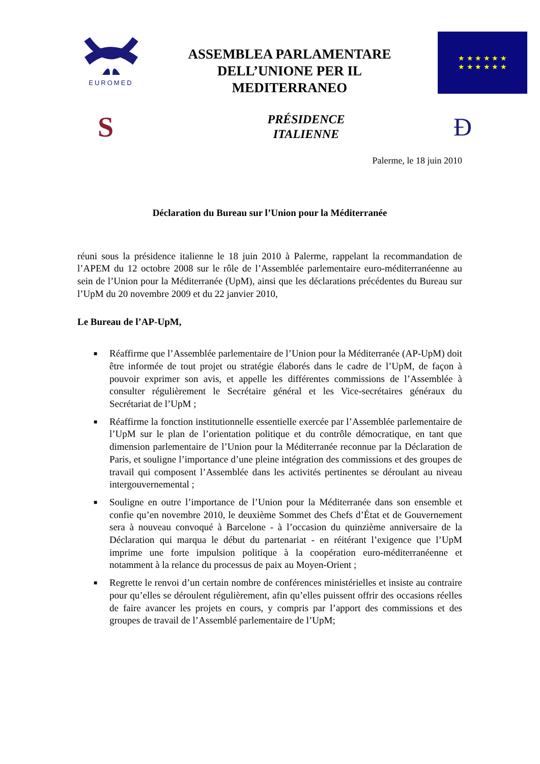EUROMED
ASSEMBLEA PARLAMENTARE
DELL’UNIONE PER IL
MEDITERRANEO
★ ★ ★ ★ ★ ★
★ ★ ★ ★ ★ ★
S
PRÉSIDENCE
ITALIENNE
Ð
Palerme, le 18 juin 2010
Déclaration du Bureau sur l’Union pour la Méditerranée
réuni sous la présidence italienne le 18 juin 2010 à Palerme, rappelant la recommandation de l’APEM du 12 octobre 2008 sur le rôle de l’Assemblée parlementaire euro-méditerranéenne au sein de l’Union pour la Méditerranée (UpM), ainsi que les déclarations précédentes du Bureau sur l’UpM du 20 novembre 2009 et du 22 janvier 2010,
Le Bureau de l’AP-UpM,
■ Réaffirme que l’Assemblée parlementaire de l’Union pour la Méditerranée (AP-UpM) doit être informée de tout projet ou stratégie élaborés dans le cadre de l’UpM, de façon à pouvoir exprimer son avis, et appelle les différentes commissions de l’Assemblée à consulter régulièrement le Secrétaire général et les Vice-secrétaires généraux du Secrétariat de l’UpM ;
■ Réaffirme la fonction institutionnelle essentielle exercée par l’Assemblée parlementaire de l’UpM sur le plan de l’orientation politique et du contrôle démocratique, en tant que dimension parlementaire de l’Union pour la Méditerranée reconnue par la Déclaration de Paris, et souligne l’importance d’une pleine intégration des commissions et des groupes de travail qui composent l’Assemblée dans les activités pertinentes se déroulant au niveau intergouvernemental ;
■ Souligne en outre l’importance de l’Union pour la Méditerranée dans son ensemble et confie qu’en novembre 2010, le deuxième Sommet des Chefs d’État et de Gouvernement sera à nouveau convoqué à Barcelone - à l’occasion du quinzième anniversaire de la Déclaration qui marqua le début du partenariat - en réitérant l’exigence que l’UpM imprime une forte impulsion politique à la coopération euro-méditerranéenne et notamment à la relance du processus de paix au Moyen-Orient ;
■ Regrette le renvoi d’un certain nombre de conférences ministérielles et insiste au contraire pour qu’elles se déroulent régulièrement, afin qu’elles puissent offrir des occasions réelles de faire avancer les projets en cours, y compris par l’apport des commissions et des groupes de travail de l’Assemblé parlementaire de l’UpM;